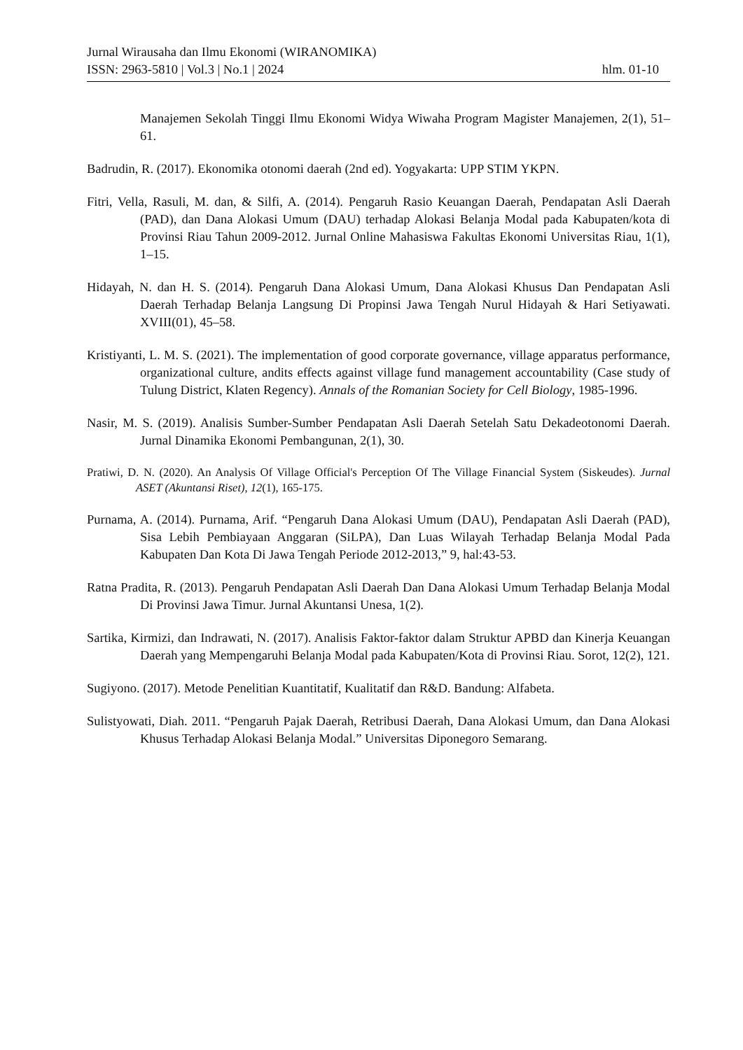Jurnal Wirausaha dan Ilmu Ekonomi (WIRANOMIKA)
ISSN: 2963-5810 | Vol.3 | No.1 | 2024 hlm. 01-10
Manajemen Sekolah Tinggi Ilmu Ekonomi Widya Wiwaha Program Magister Manajemen, 2(1), 51–61.
Badrudin, R. (2017). Ekonomika otonomi daerah (2nd ed). Yogyakarta: UPP STIM YKPN.
Fitri, Vella, Rasuli, M. dan, & Silfi, A. (2014). Pengaruh Rasio Keuangan Daerah, Pendapatan Asli Daerah (PAD), dan Dana Alokasi Umum (DAU) terhadap Alokasi Belanja Modal pada Kabupaten/kota di Provinsi Riau Tahun 2009-2012. Jurnal Online Mahasiswa Fakultas Ekonomi Universitas Riau, 1(1), 1–15.
Hidayah, N. dan H. S. (2014). Pengaruh Dana Alokasi Umum, Dana Alokasi Khusus Dan Pendapatan Asli Daerah Terhadap Belanja Langsung Di Propinsi Jawa Tengah Nurul Hidayah & Hari Setiyawati. XVIII(01), 45–58.
Kristiyanti, L. M. S. (2021). The implementation of good corporate governance, village apparatus performance, organizational culture, andits effects against village fund management accountability (Case study of Tulung District, Klaten Regency). Annals of the Romanian Society for Cell Biology, 1985-1996.
Nasir, M. S. (2019). Analisis Sumber-Sumber Pendapatan Asli Daerah Setelah Satu Dekadeotonomi Daerah. Jurnal Dinamika Ekonomi Pembangunan, 2(1), 30.
Pratiwi, D. N. (2020). An Analysis Of Village Official's Perception Of The Village Financial System (Siskeudes). Jurnal ASET (Akuntansi Riset), 12(1), 165-175.
Purnama, A. (2014). Purnama, Arif. “Pengaruh Dana Alokasi Umum (DAU), Pendapatan Asli Daerah (PAD), Sisa Lebih Pembiayaan Anggaran (SiLPA), Dan Luas Wilayah Terhadap Belanja Modal Pada Kabupaten Dan Kota Di Jawa Tengah Periode 2012-2013,” 9, hal:43-53.
Ratna Pradita, R. (2013). Pengaruh Pendapatan Asli Daerah Dan Dana Alokasi Umum Terhadap Belanja Modal Di Provinsi Jawa Timur. Jurnal Akuntansi Unesa, 1(2).
Sartika, Kirmizi, dan Indrawati, N. (2017). Analisis Faktor-faktor dalam Struktur APBD dan Kinerja Keuangan Daerah yang Mempengaruhi Belanja Modal pada Kabupaten/Kota di Provinsi Riau. Sorot, 12(2), 121.
Sugiyono. (2017). Metode Penelitian Kuantitatif, Kualitatif dan R&D. Bandung: Alfabeta.
Sulistyowati, Diah. 2011. “Pengaruh Pajak Daerah, Retribusi Daerah, Dana Alokasi Umum, dan Dana Alokasi Khusus Terhadap Alokasi Belanja Modal.” Universitas Diponegoro Semarang.